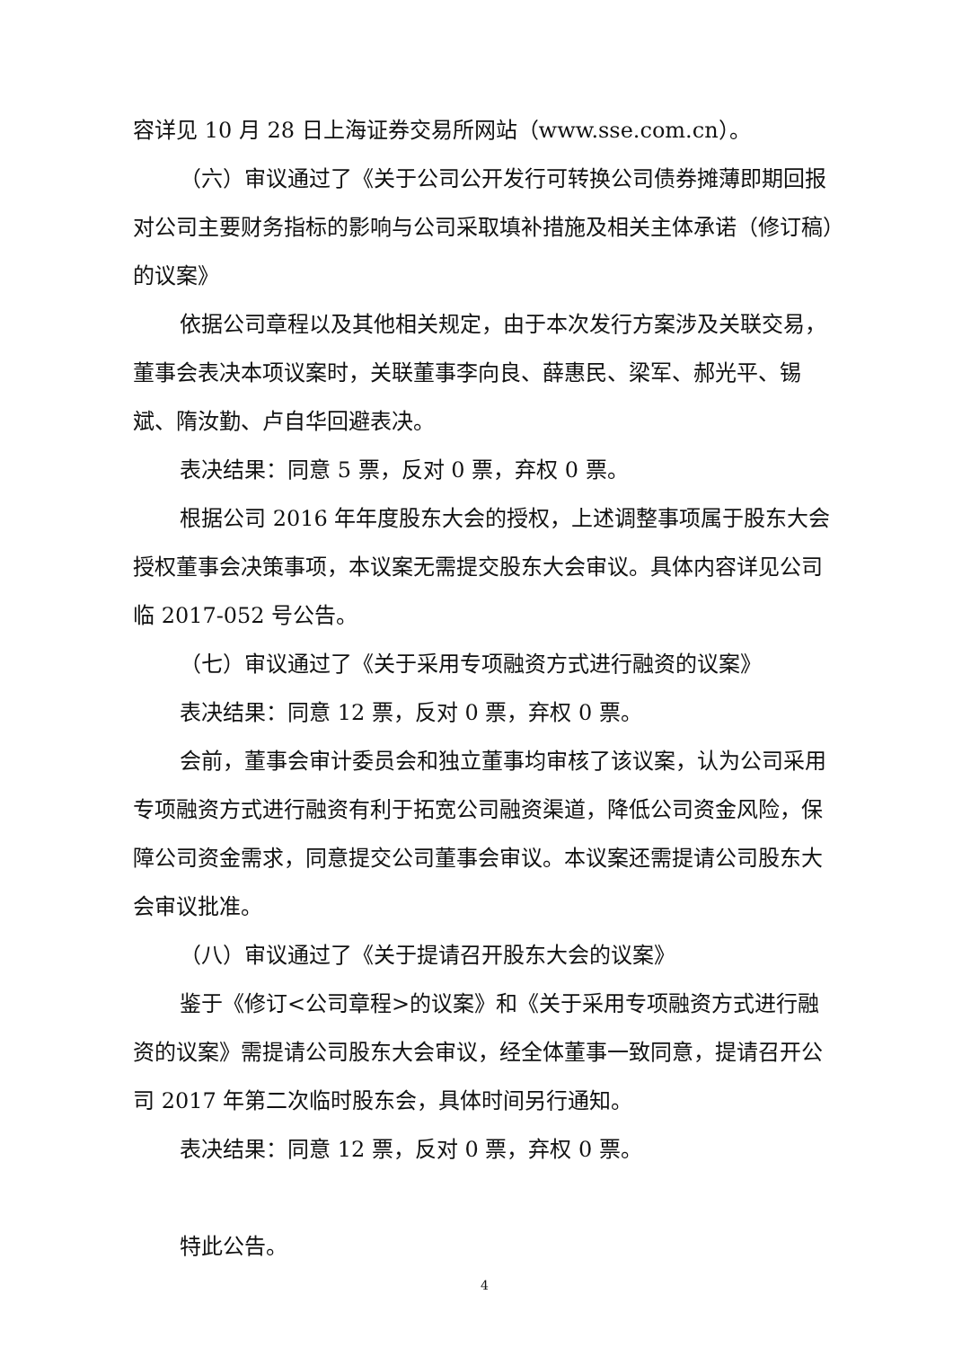容详见 10 月 28 日上海证券交易所网站（www.sse.com.cn）。
（六）审议通过了《关于公司公开发行可转换公司债券摊薄即期回报对公司主要财务指标的影响与公司采取填补措施及相关主体承诺（修订稿）的议案》
依据公司章程以及其他相关规定，由于本次发行方案涉及关联交易，董事会表决本项议案时，关联董事李向良、薛惠民、梁军、郝光平、锡斌、隋汝勤、卢自华回避表决。
表决结果：同意 5 票，反对 0 票，弃权 0 票。
根据公司 2016 年年度股东大会的授权，上述调整事项属于股东大会授权董事会决策事项，本议案无需提交股东大会审议。具体内容详见公司临 2017-052 号公告。
（七）审议通过了《关于采用专项融资方式进行融资的议案》
表决结果：同意 12 票，反对 0 票，弃权 0 票。
会前，董事会审计委员会和独立董事均审核了该议案，认为公司采用专项融资方式进行融资有利于拓宽公司融资渠道，降低公司资金风险，保障公司资金需求，同意提交公司董事会审议。本议案还需提请公司股东大会审议批准。
（八）审议通过了《关于提请召开股东大会的议案》
鉴于《修订<公司章程>的议案》和《关于采用专项融资方式进行融资的议案》需提请公司股东大会审议，经全体董事一致同意，提请召开公司 2017 年第二次临时股东会，具体时间另行通知。
表决结果：同意 12 票，反对 0 票，弃权 0 票。
特此公告。
4